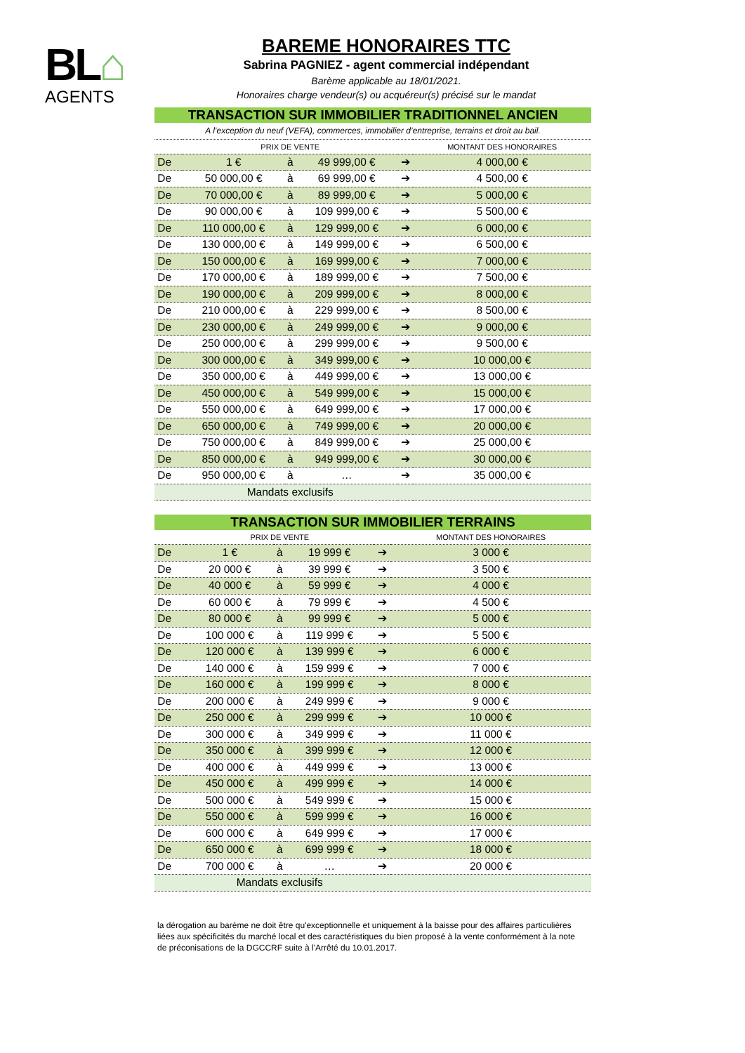BL⌂
AGENTS
BAREME HONORAIRES TTC
Sabrina PAGNIEZ - agent commercial indépendant
Barème applicable au 18/01/2021.
Honoraires charge vendeur(s) ou acquéreur(s) précisé sur le mandat
| TRANSACTION SUR IMMOBILIER TRADITIONNEL ANCIEN | | | | | |
| A l’exception du neuf (VEFA), commerces, immobilier d’entreprise, terrains et droit au bail. | | | | | |
| | PRIX DE VENTE | | | | MONTANT DES HONORAIRES |
| De | 1 € | à | 49 999,00 € | ➔ | 4 000,00 € |
| De | 50 000,00 € | à | 69 999,00 € | ➔ | 4 500,00 € |
| De | 70 000,00 € | à | 89 999,00 € | ➔ | 5 000,00 € |
| De | 90 000,00 € | à | 109 999,00 € | ➔ | 5 500,00 € |
| De | 110 000,00 € | à | 129 999,00 € | ➔ | 6 000,00 € |
| De | 130 000,00 € | à | 149 999,00 € | ➔ | 6 500,00 € |
| De | 150 000,00 € | à | 169 999,00 € | ➔ | 7 000,00 € |
| De | 170 000,00 € | à | 189 999,00 € | ➔ | 7 500,00 € |
| De | 190 000,00 € | à | 209 999,00 € | ➔ | 8 000,00 € |
| De | 210 000,00 € | à | 229 999,00 € | ➔ | 8 500,00 € |
| De | 230 000,00 € | à | 249 999,00 € | ➔ | 9 000,00 € |
| De | 250 000,00 € | à | 299 999,00 € | ➔ | 9 500,00 € |
| De | 300 000,00 € | à | 349 999,00 € | ➔ | 10 000,00 € |
| De | 350 000,00 € | à | 449 999,00 € | ➔ | 13 000,00 € |
| De | 450 000,00 € | à | 549 999,00 € | ➔ | 15 000,00 € |
| De | 550 000,00 € | à | 649 999,00 € | ➔ | 17 000,00 € |
| De | 650 000,00 € | à | 749 999,00 € | ➔ | 20 000,00 € |
| De | 750 000,00 € | à | 849 999,00 € | ➔ | 25 000,00 € |
| De | 850 000,00 € | à | 949 999,00 € | ➔ | 30 000,00 € |
| De | 950 000,00 € | à | … | ➔ | 35 000,00 € |
| | Mandats exclusifs | | | | |
| TRANSACTION SUR IMMOBILIER TERRAINS | | | | | |
| | PRIX DE VENTE | | | | MONTANT DES HONORAIRES |
| De | 1 € | à | 19 999 € | ➔ | 3 000 € |
| De | 20 000 € | à | 39 999 € | ➔ | 3 500 € |
| De | 40 000 € | à | 59 999 € | ➔ | 4 000 € |
| De | 60 000 € | à | 79 999 € | ➔ | 4 500 € |
| De | 80 000 € | à | 99 999 € | ➔ | 5 000 € |
| De | 100 000 € | à | 119 999 € | ➔ | 5 500 € |
| De | 120 000 € | à | 139 999 € | ➔ | 6 000 € |
| De | 140 000 € | à | 159 999 € | ➔ | 7 000 € |
| De | 160 000 € | à | 199 999 € | ➔ | 8 000 € |
| De | 200 000 € | à | 249 999 € | ➔ | 9 000 € |
| De | 250 000 € | à | 299 999 € | ➔ | 10 000 € |
| De | 300 000 € | à | 349 999 € | ➔ | 11 000 € |
| De | 350 000 € | à | 399 999 € | ➔ | 12 000 € |
| De | 400 000 € | à | 449 999 € | ➔ | 13 000 € |
| De | 450 000 € | à | 499 999 € | ➔ | 14 000 € |
| De | 500 000 € | à | 549 999 € | ➔ | 15 000 € |
| De | 550 000 € | à | 599 999 € | ➔ | 16 000 € |
| De | 600 000 € | à | 649 999 € | ➔ | 17 000 € |
| De | 650 000 € | à | 699 999 € | ➔ | 18 000 € |
| De | 700 000 € | à | … | ➔ | 20 000 € |
| | Mandats exclusifs | | | | |
la dérogation au barème ne doit être qu'exceptionnelle et uniquement à la baisse pour des affaires particulières liées aux spécificités du marché local et des caractéristiques du bien proposé à la vente conformément à la note de préconisations de la DGCCRF suite à l'Arrêté du 10.01.2017.